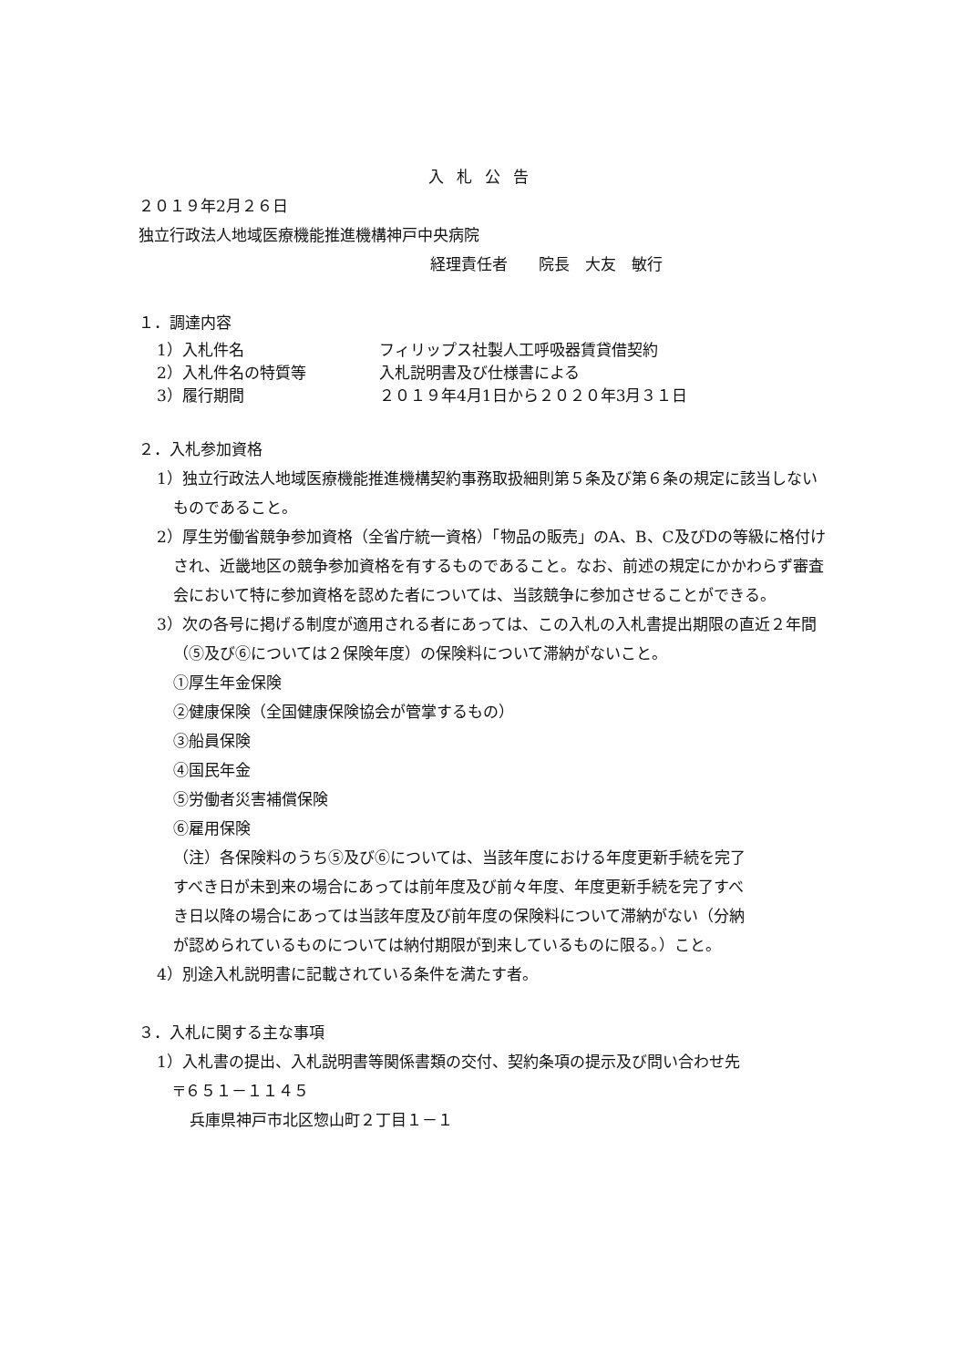入札公告
２０１９年2月２６日
独立行政法人地域医療機能推進機構神戸中央病院
経理責任者　　院長　大友　敏行
１．調達内容
1）入札件名 フィリップス社製人工呼吸器賃貸借契約
2）入札件名の特質等 入札説明書及び仕様書による
3）履行期間 ２０１９年4月1日から２０２０年3月３１日
２．入札参加資格
1）独立行政法人地域医療機能推進機構契約事務取扱細則第５条及び第６条の規定に該当しないものであること。
2）厚生労働省競争参加資格（全省庁統一資格）「物品の販売」のA、B、C及びDの等級に格付けされ、近畿地区の競争参加資格を有するものであること。なお、前述の規定にかかわらず審査会において特に参加資格を認めた者については、当該競争に参加させることができる。
3）次の各号に掲げる制度が適用される者にあっては、この入札の入札書提出期限の直近２年間（⑤及び⑥については２保険年度）の保険料について滞納がないこと。
①厚生年金保険
②健康保険（全国健康保険協会が管掌するもの）
③船員保険
④国民年金
⑤労働者災害補償保険
⑥雇用保険
（注）各保険料のうち⑤及び⑥については、当該年度における年度更新手続を完了すべき日が未到来の場合にあっては前年度及び前々年度、年度更新手続を完了すべき日以降の場合にあっては当該年度及び前年度の保険料について滞納がない（分納が認められているものについては納付期限が到来しているものに限る。）こと。
4）別途入札説明書に記載されている条件を満たす者。
３．入札に関する主な事項
1）入札書の提出、入札説明書等関係書類の交付、契約条項の提示及び問い合わせ先
〒６５１－１１４５
兵庫県神戸市北区惣山町２丁目１－１